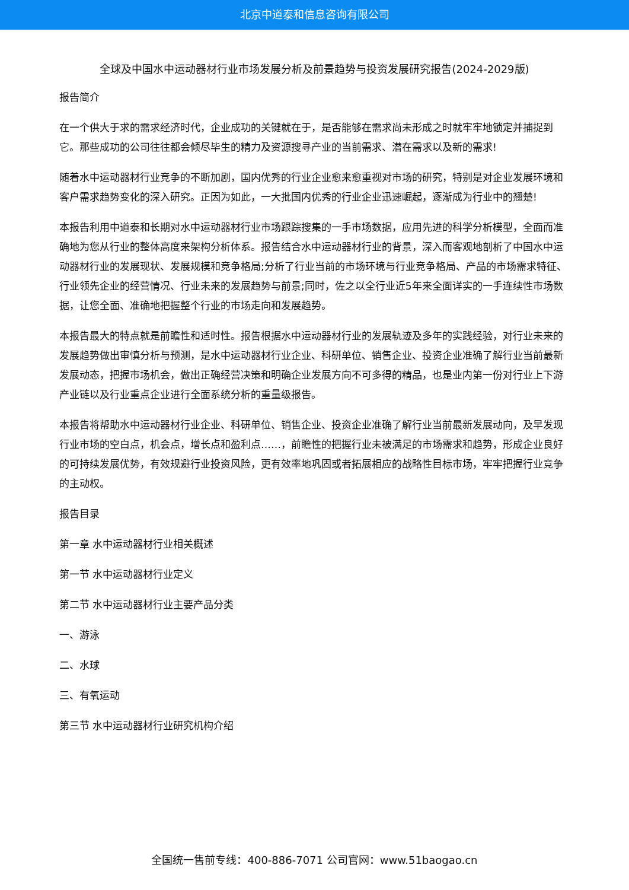北京中道泰和信息咨询有限公司
全球及中国水中运动器材行业市场发展分析及前景趋势与投资发展研究报告(2024-2029版)
报告简介
在一个供大于求的需求经济时代，企业成功的关键就在于，是否能够在需求尚未形成之时就牢牢地锁定并捕捉到它。那些成功的公司往往都会倾尽毕生的精力及资源搜寻产业的当前需求、潜在需求以及新的需求!
随着水中运动器材行业竞争的不断加剧，国内优秀的行业企业愈来愈重视对市场的研究，特别是对企业发展环境和客户需求趋势变化的深入研究。正因为如此，一大批国内优秀的行业企业迅速崛起，逐渐成为行业中的翘楚!
本报告利用中道泰和长期对水中运动器材行业市场跟踪搜集的一手市场数据，应用先进的科学分析模型，全面而准确地为您从行业的整体高度来架构分析体系。报告结合水中运动器材行业的背景，深入而客观地剖析了中国水中运动器材行业的发展现状、发展规模和竞争格局;分析了行业当前的市场环境与行业竞争格局、产品的市场需求特征、行业领先企业的经营情况、行业未来的发展趋势与前景;同时，佐之以全行业近5年来全面详实的一手连续性市场数据，让您全面、准确地把握整个行业的市场走向和发展趋势。
本报告最大的特点就是前瞻性和适时性。报告根据水中运动器材行业的发展轨迹及多年的实践经验，对行业未来的发展趋势做出审慎分析与预测，是水中运动器材行业企业、科研单位、销售企业、投资企业准确了解行业当前最新发展动态，把握市场机会，做出正确经营决策和明确企业发展方向不可多得的精品，也是业内第一份对行业上下游产业链以及行业重点企业进行全面系统分析的重量级报告。
本报告将帮助水中运动器材行业企业、科研单位、销售企业、投资企业准确了解行业当前最新发展动向，及早发现行业市场的空白点，机会点，增长点和盈利点……，前瞻性的把握行业未被满足的市场需求和趋势，形成企业良好的可持续发展优势，有效规避行业投资风险，更有效率地巩固或者拓展相应的战略性目标市场，牢牢把握行业竞争的主动权。
报告目录
第一章 水中运动器材行业相关概述
第一节 水中运动器材行业定义
第二节 水中运动器材行业主要产品分类
一、游泳
二、水球
三、有氧运动
第三节 水中运动器材行业研究机构介绍
全国统一售前专线：400-886-7071 公司官网：www.51baogao.cn